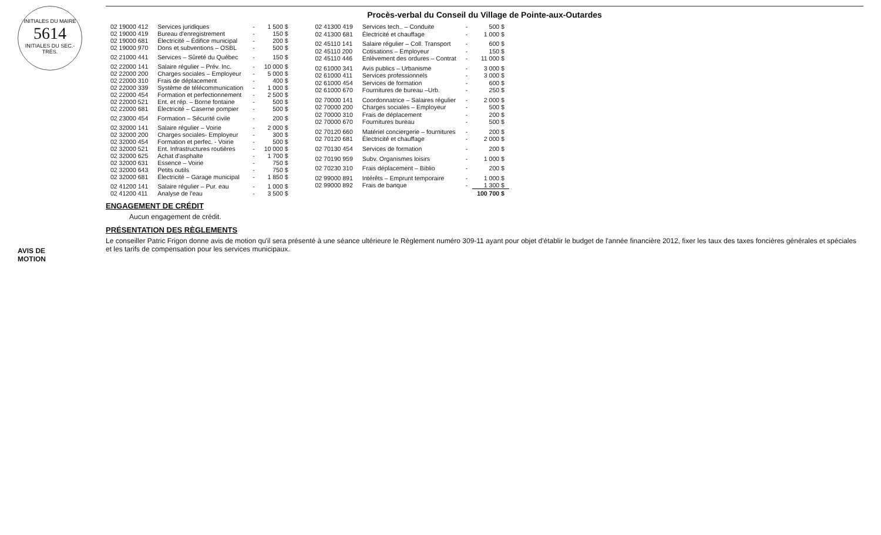INITIALES DU MAIRE
5614
INITIALES DU SEC.-TRÉS.
AVIS DE
MOTION
Procès-verbal du Conseil du Village de Pointe-aux-Outardes
| 02 19000 412 | Services juridiques | - | 1 500 $ |
| 02 19000 419 | Bureau d'enregistrement | - | 150 $ |
| 02 19000 681 | Électricité – Édifice municipal | - | 200 $ |
| 02 19000 970 | Dons et subventions – OSBL | - | 500 $ |
| 02 21000 441 | Services – Sûreté du Québec | - | 150 $ |
| 02 22000 141 | Salaire régulier – Prév. Inc. | - | 10 000 $ |
| 02 22000 200 | Charges sociales – Employeur | - | 5 000 $ |
| 02 22000 310 | Frais de déplacement | - | 400 $ |
| 02 22000 339 | Système de télécommunication | - | 1 000 $ |
| 02 22000 454 | Formation et perfectionnement | - | 2 500 $ |
| 02 22000 521 | Ent. et rép. – Borne fontaine | - | 500 $ |
| 02 22000 681 | Électricité – Caserne pompier | - | 500 $ |
| 02 23000 454 | Formation – Sécurité civile | - | 200 $ |
| 02 32000 141 | Salaire régulier – Voirie | - | 2 000 $ |
| 02 32000 200 | Charges sociales- Employeur | - | 300 $ |
| 02 32000 454 | Formation et perfec. - Voirie | - | 500 $ |
| 02 32000 521 | Ent. Infrastructures routières | - | 10 000 $ |
| 02 32000 625 | Achat d'asphalte | - | 1 700 $ |
| 02 32000 631 | Essence – Voirie | - | 750 $ |
| 02 32000 643 | Petits outils | - | 750 $ |
| 02 32000 681 | Électricité – Garage municipal | - | 1 850 $ |
| 02 41200 141 | Salaire régulier – Pur. eau | - | 1 000 $ |
| 02 41200 411 | Analyse de l'eau | - | 3 500 $ |
| 02 41300 419 | Services tech.. – Conduite | - | 500 $ |
| 02 41300 681 | Électricité et chauffage | - | 1 000 $ |
| 02 45110 141 | Salaire régulier – Coll. Transport | - | 600 $ |
| 02 45110 200 | Cotisations – Employeur | - | 150 $ |
| 02 45110 446 | Enlèvement des ordures – Contrat | - | 11 000 $ |
| 02 61000 341 | Avis publics – Urbanisme | - | 3 000 $ |
| 02 61000 411 | Services professionnels | - | 3 000 $ |
| 02 61000 454 | Services de formation | - | 600 $ |
| 02 61000 670 | Fournitures de bureau –Urb. | - | 250 $ |
| 02 70000 141 | Coordonnatrice – Salaires régulier | - | 2 000 $ |
| 02 70000 200 | Charges sociales – Employeur | - | 500 $ |
| 02 70000 310 | Frais de déplacement | - | 200 $ |
| 02 70000 670 | Fournitures bureau | - | 500 $ |
| 02 70120 660 | Matériel conciergerie – fournitures | - | 200 $ |
| 02 70120 681 | Électricité et chauffage | - | 2 000 $ |
| 02 70130 454 | Services de formation | - | 200 $ |
| 02 70190 959 | Subv. Organismes loisirs | - | 1 000 $ |
| 02 70230 310 | Frais déplacement – Biblio | - | 200 $ |
| 02 99000 891 | Intérêts – Emprunt temporaire | - | 1 000 $ |
| 02 99000 892 | Frais de banque | - | 1 300 $ |
| | | | 100 700 $ |
ENGAGEMENT DE CRÉDIT
Aucun engagement de crédit.
PRÉSENTATION DES RÈGLEMENTS
Le conseiller Patric Frigon donne avis de motion qu'il sera présenté à une séance ultérieure le Règlement numéro 309-11 ayant pour objet d'établir le budget de l'année financière 2012, fixer les taux des taxes foncières générales et spéciales et les tarifs de compensation pour les services municipaux.